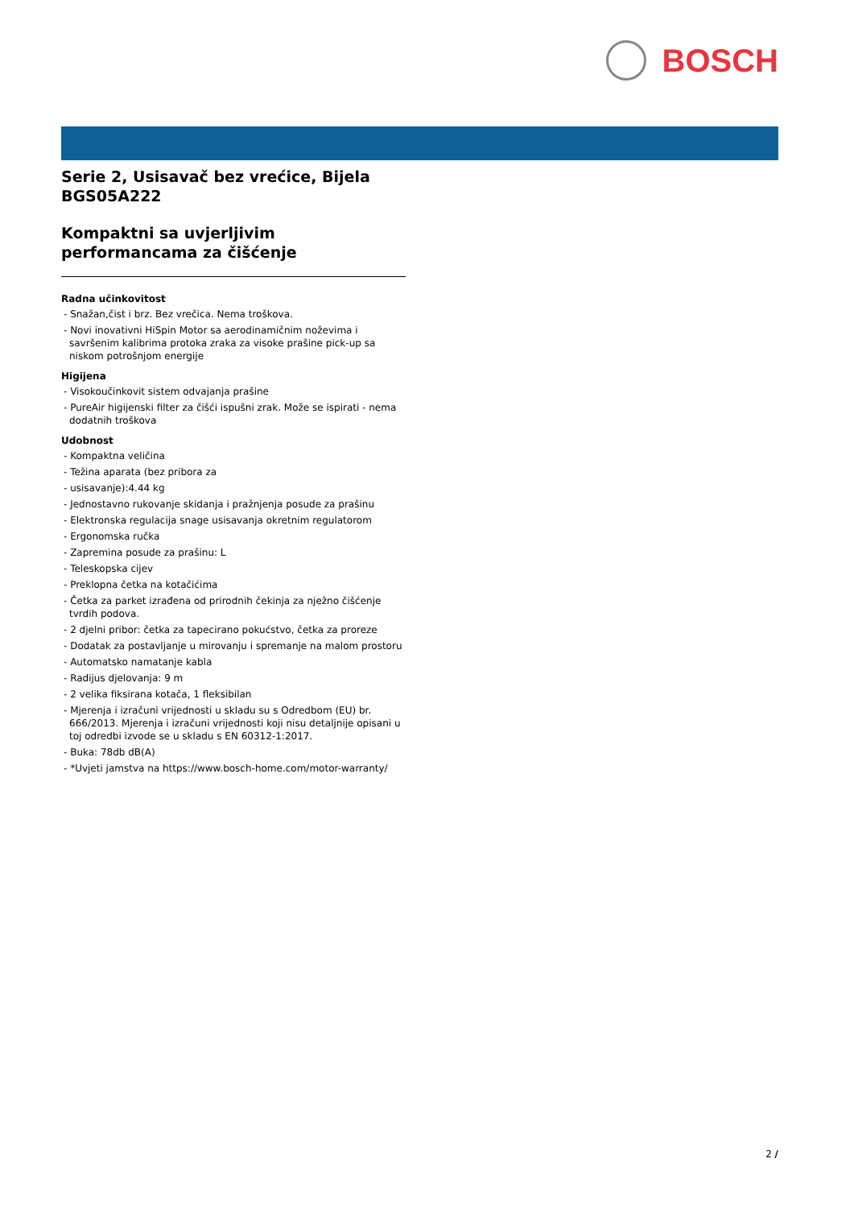BOSCH
Serie 2, Usisavač bez vrećice, Bijela
BGS05A222
Kompaktni sa uvjerljivim performancama za čišćenje
Radna učinkovitost
- Snažan,čist i brz. Bez vrečica. Nema troškova.
- Novi inovativni HiSpin Motor sa aerodinamičnim noževima i savršenim kalibrima protoka zraka za visoke prašine pick-up sa niskom potrošnjom energije
Higijena
- Visokoučinkovit sistem odvajanja prašine
- PureAir higijenski filter za čišći ispušni zrak. Može se ispirati - nema dodatnih troškova
Udobnost
- Kompaktna veličina
- Težina aparata (bez pribora za
- usisavanje):4.44 kg
- Jednostavno rukovanje skidanja i pražnjenja posude za prašinu
- Elektronska regulacija snage usisavanja okretnim regulatorom
- Ergonomska ručka
- Zapremina posude za prašinu: L
- Teleskopska cijev
- Preklopna četka na kotačićima
- Četka za parket izrađena od prirodnih čekinja za nježno čišćenje tvrdih podova.
- 2 djelni pribor: četka za tapecirano pokućstvo, četka za proreze
- Dodatak za postavljanje u mirovanju i spremanje na malom prostoru
- Automatsko namatanje kabla
- Radijus djelovanja: 9 m
- 2 velika fiksirana kotača, 1 fleksibilan
- Mjerenja i izračuni vrijednosti u skladu su s Odredbom (EU) br. 666/2013. Mjerenja i izračuni vrijednosti koji nisu detaljnije opisani u toj odredbi izvode se u skladu s EN 60312-1:2017.
- Buka: 78db dB(A)
- *Uvjeti jamstva na https://www.bosch-home.com/motor-warranty/
2 /